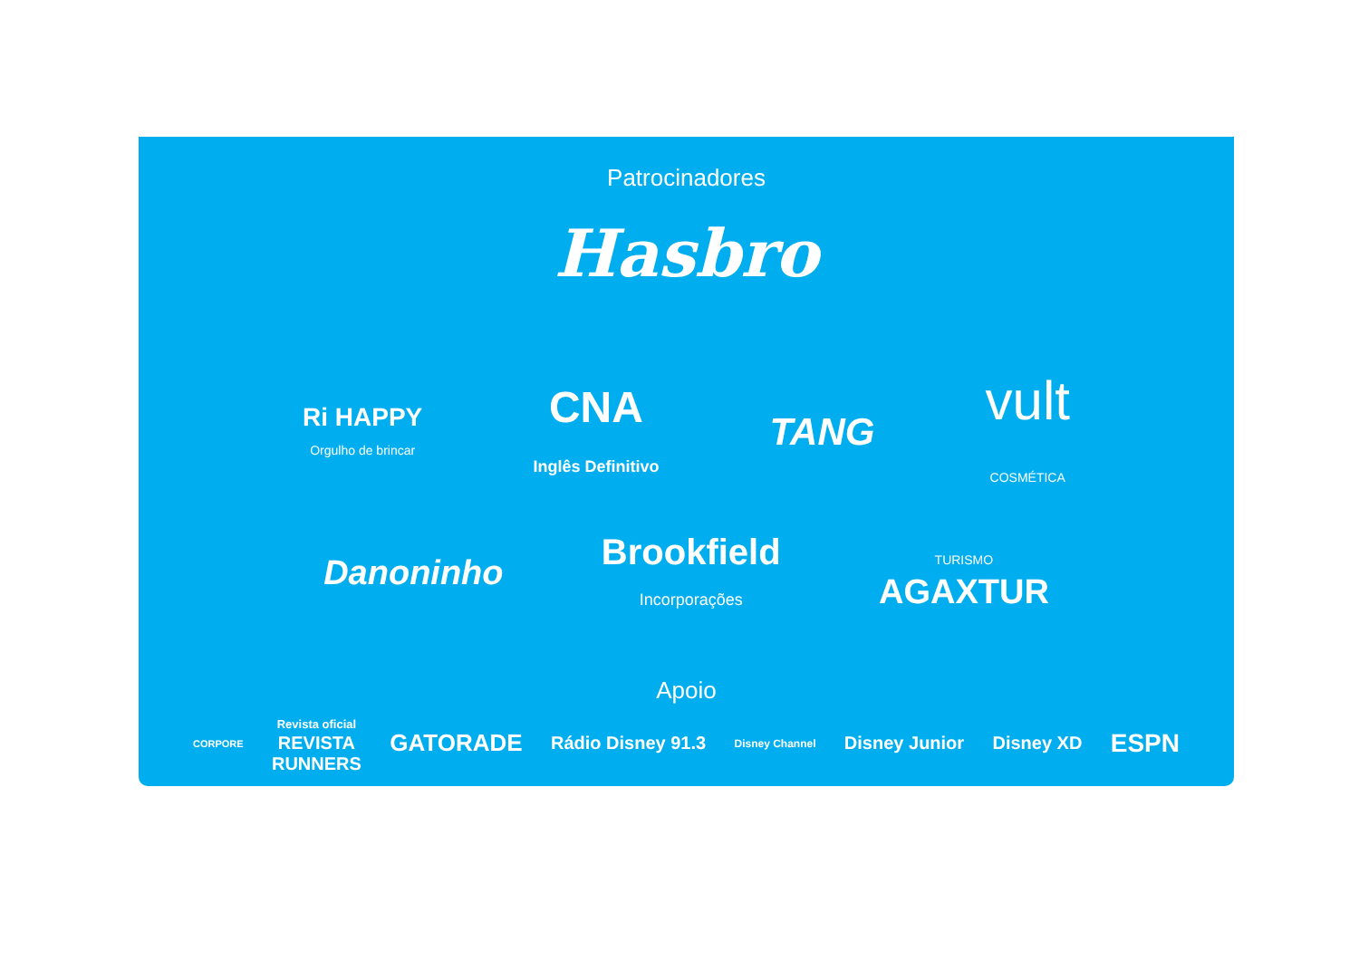Patrocinadores
Hasbro
Ri HAPPY
Orgulho de brincar
CNA
Inglês Definitivo
TANG
vult
COSMÉTICA
Danoninho
Brookfield
Incorporações
TURISMO
AGAXTUR
Apoio
CORPORE
Revista oficial
REVISTA
RUNNERS
GATORADE
Rádio Disney 91.3
Disney Channel
Disney Junior Disney XD
ESPN